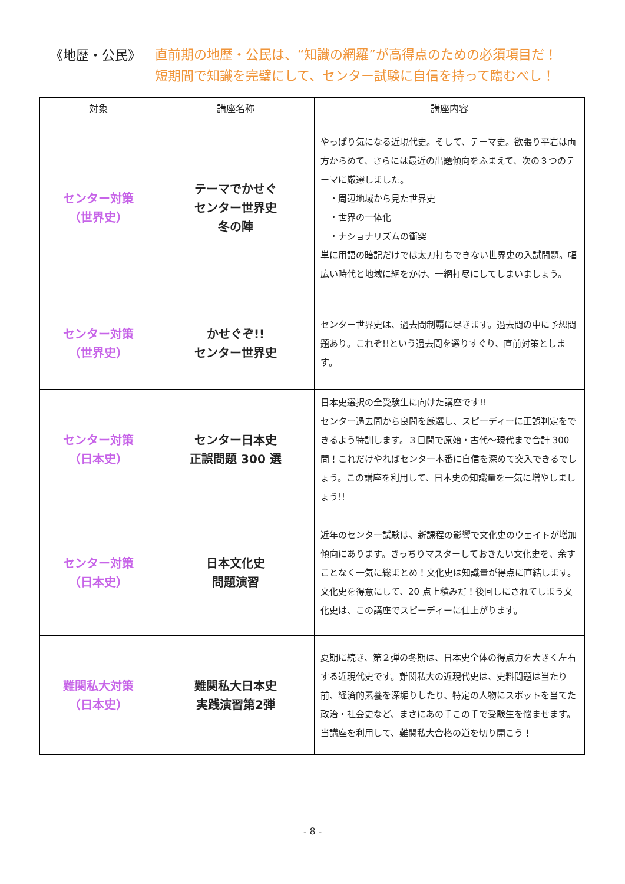《地歴・公民》
直前期の地歴・公民は、“知識の網羅”が高得点のための必須項目だ！
短期間で知識を完璧にして、センター試験に自信を持って臨むべし！
| 対象 | 講座名称 | 講座内容 |
| --- | --- | --- |
| センター対策 （世界史） | テーマでかせぐ センター世界史 冬の陣 | やっぱり気になる近現代史。そして、テーマ史。欲張り平岩は両方からめて、さらには最近の出題傾向をふまえて、次の３つのテーマに厳選しました。 ・周辺地域から見た世界史 ・世界の一体化 ・ナショナリズムの衝突 単に用語の暗記だけでは太刀打ちできない世界史の入試問題。幅広い時代と地域に網をかけ、一網打尽にしてしまいましょう。 |
| センター対策 （世界史） | かせぐぞ!! センター世界史 | センター世界史は、過去問制覇に尽きます。過去問の中に予想問題あり。これぞ!!という過去問を選りすぐり、直前対策とします。 |
| センター対策 （日本史） | センター日本史 正誤問題 300 選 | 日本史選択の全受験生に向けた講座です!! センター過去問から良問を厳選し、スピーディーに正誤判定をできるよう特訓します。３日間で原始・古代～現代まで合計 300 問！これだけやればセンター本番に自信を深めて突入できるでしょう。この講座を利用して、日本史の知識量を一気に増やしましょう!! |
| センター対策 （日本史） | 日本文化史 問題演習 | 近年のセンター試験は、新課程の影響で文化史のウェイトが増加傾向にあります。きっちりマスターしておきたい文化史を、余すことなく一気に総まとめ！文化史は知識量が得点に直結します。文化史を得意にして、20 点上積みだ！後回しにされてしまう文化史は、この講座でスピーディーに仕上がります。 |
| 難関私大対策 （日本史） | 難関私大日本史 実践演習第2弾 | 夏期に続き、第２弾の冬期は、日本史全体の得点力を大きく左右する近現代史です。難関私大の近現代史は、史料問題は当たり前、経済的素養を深堀りしたり、特定の人物にスポットを当てた政治・社会史など、まさにあの手この手で受験生を悩ませます。当講座を利用して、難関私大合格の道を切り開こう！ |
- 8 -